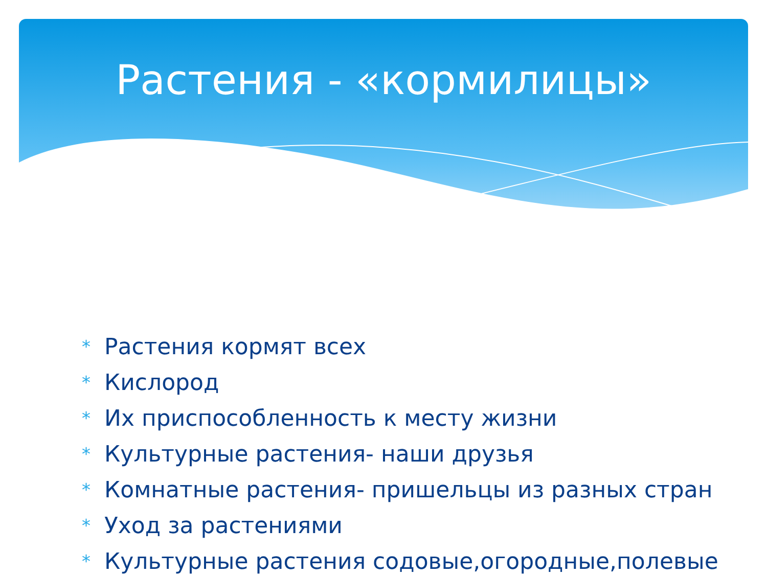Растения - «кормилицы»
* Растения кормят всех
* Кислород
* Их приспособленность к месту жизни
* Культурные растения- наши друзья
* Комнатные растения- пришельцы из разных стран
* Уход за растениями
* Культурные растения содовые,огородные,полевые